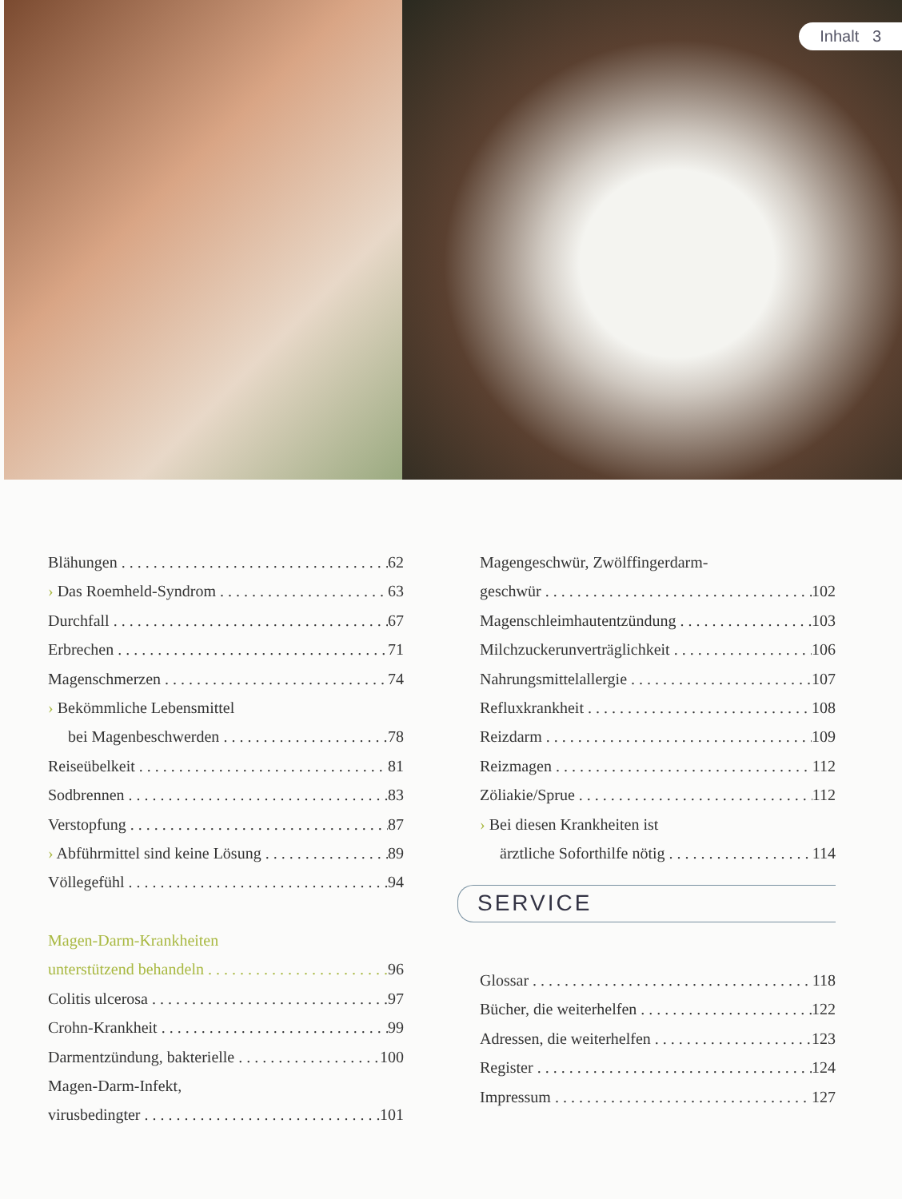Inhalt 3
Blähungen 62
› Das Roemheld-Syndrom 63
Durchfall 67
Erbrechen 71
Magenschmerzen 74
› Bekömmliche Lebensmittel
bei Magenbeschwerden 78
Reiseübelkeit 81
Sodbrennen 83
Verstopfung 87
› Abführmittel sind keine Lösung 89
Völlegefühl 94
Magen-Darm-Krankheiten
unterstützend behandeln 96
Colitis ulcerosa 97
Crohn-Krankheit 99
Darmentzündung, bakterielle 100
Magen-Darm-Infekt,
virusbedingter 101
Magengeschwür, Zwölffingerdarm-
geschwür 102
Magenschleimhautentzündung 103
Milchzuckerunverträglichkeit 106
Nahrungsmittelallergie 107
Refluxkrankheit 108
Reizdarm 109
Reizmagen 112
Zöliakie/Sprue 112
› Bei diesen Krankheiten ist
ärztliche Soforthilfe nötig 114
SERVICE
Glossar 118
Bücher, die weiterhelfen 122
Adressen, die weiterhelfen 123
Register 124
Impressum 127